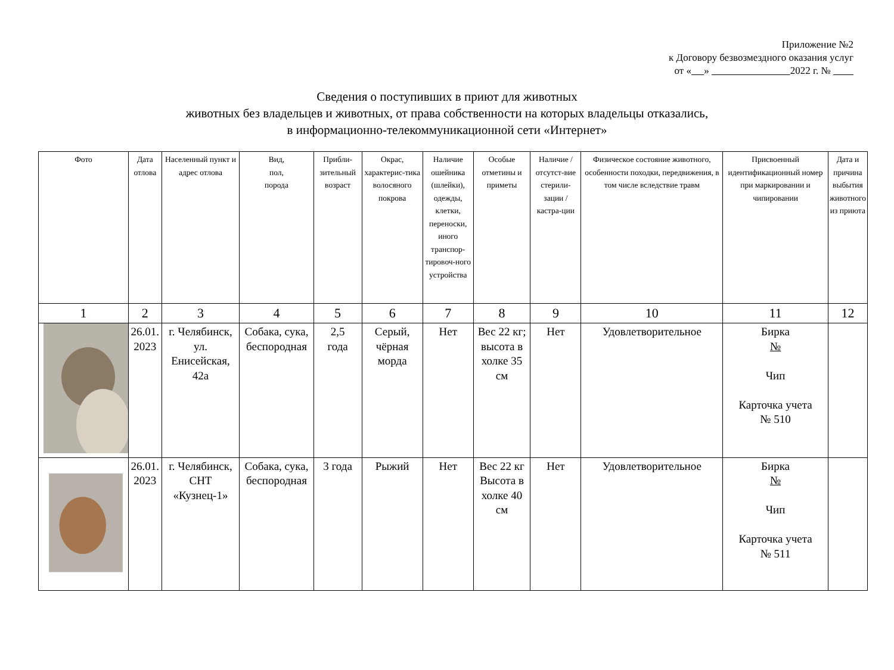Приложение №2
к Договору безвозмездного оказания услуг
от « » 2022 г. №
Сведения о поступивших в приют для животных
животных без владельцев и животных, от права собственности на которых владельцы отказались,
в информационно-телекоммуникационной сети «Интернет»
| Фото | Дата отлова | Населенный пункт и адрес отлова | Вид, пол, порода | Прибли-зительный возраст | Окрас, характерис-тика волосяного покрова | Наличие ошейника (шлейки), одежды, клетки, переноски, иного транспор-тировоч-ного устройства | Особые отметины и приметы | Наличие / отсутст-вие стерили-зации / кастра-ции | Физическое состояние животного, особенности походки, передвижения, в том числе вследствие травм | Присвоенный идентификационный номер при маркировании и чипировании | Дата и причина выбытия животного из приюта |
| --- | --- | --- | --- | --- | --- | --- | --- | --- | --- | --- | --- |
| 1 | 2 | 3 | 4 | 5 | 6 | 7 | 8 | 9 | 10 | 11 | 12 |
| | 26.01. 2023 | г. Челябинск, ул. Енисейская, 42а | Собака, сука, беспородная | 2,5 года | Серый, чёрная морда | Нет | Вес 22 кг; высота в холке 35 см | Нет | Удовлетворительное | Бирка № Чип Карточка учета № 510 | |
| | 26.01. 2023 | г. Челябинск, СНТ «Кузнец-1» | Собака, сука, беспородная | 3 года | Рыжий | Нет | Вес 22 кг Высота в холке 40 см | Нет | Удовлетворительное | Бирка № Чип Карточка учета № 511 | |